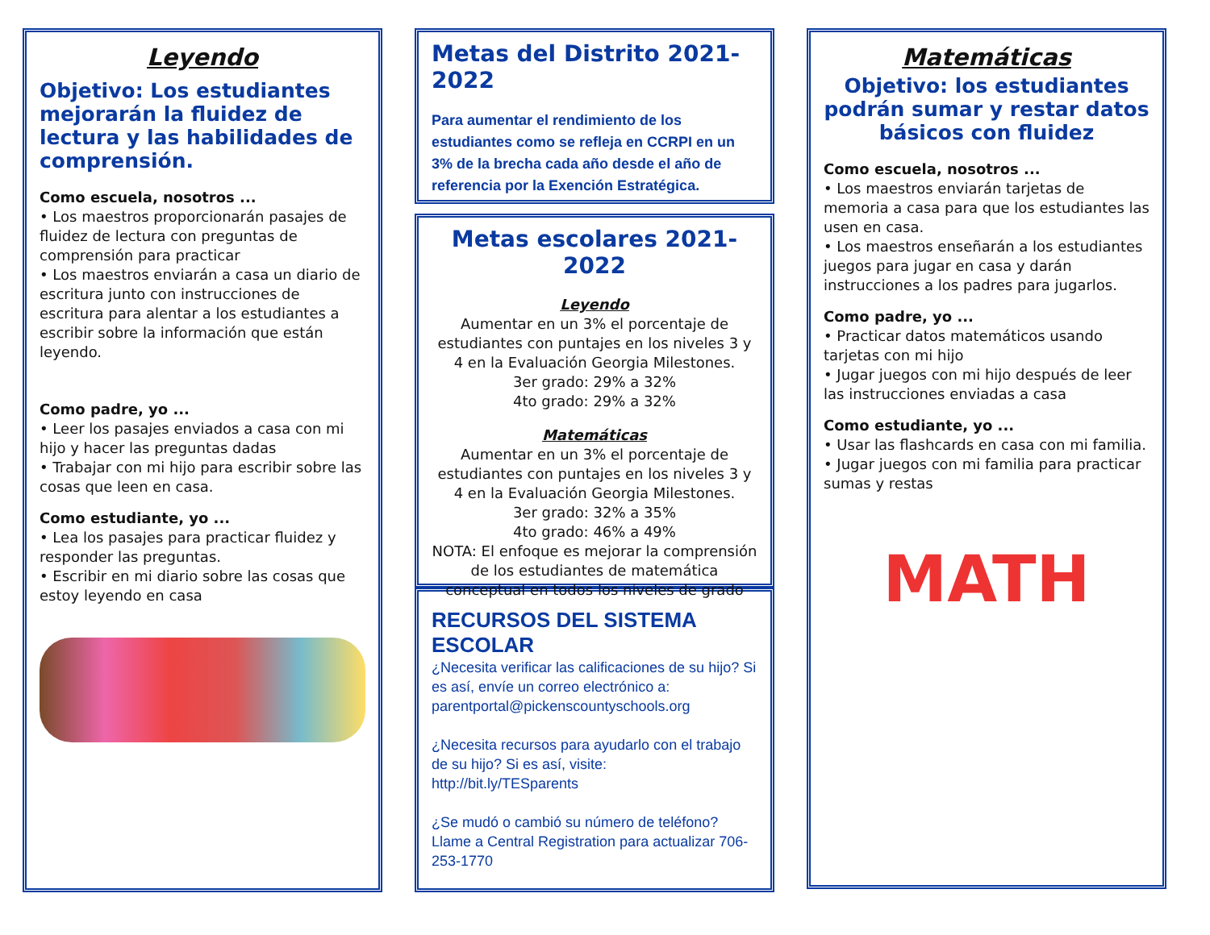Leyendo
Objetivo: Los estudiantes mejorarán la fluidez de lectura y las habilidades de comprensión.
Como escuela, nosotros ...
• Los maestros proporcionarán pasajes de fluidez de lectura con preguntas de comprensión para practicar
• Los maestros enviarán a casa un diario de escritura junto con instrucciones de escritura para alentar a los estudiantes a escribir sobre la información que están leyendo.
Como padre, yo ...
• Leer los pasajes enviados a casa con mi hijo y hacer las preguntas dadas
• Trabajar con mi hijo para escribir sobre las cosas que leen en casa.
Como estudiante, yo ...
• Lea los pasajes para practicar fluidez y responder las preguntas.
• Escribir en mi diario sobre las cosas que estoy leyendo en casa
Metas del Distrito 2021-2022
Para aumentar el rendimiento de los estudiantes como se refleja en CCRPI en un 3% de la brecha cada año desde el año de referencia por la Exención Estratégica.
Metas escolares 2021-2022
Leyendo
Aumentar en un 3% el porcentaje de estudiantes con puntajes en los niveles 3 y 4 en la Evaluación Georgia Milestones.
3er grado: 29% a 32%
4to grado: 29% a 32%
Matemáticas
Aumentar en un 3% el porcentaje de estudiantes con puntajes en los niveles 3 y 4 en la Evaluación Georgia Milestones.
3er grado: 32% a 35%
4to grado: 46% a 49%
NOTA: El enfoque es mejorar la comprensión de los estudiantes de matemática conceptual en todos los niveles de grado
RECURSOS DEL SISTEMA ESCOLAR
¿Necesita verificar las calificaciones de su hijo? Si es así, envíe un correo electrónico a: parentportal@pickenscountyschools.org
¿Necesita recursos para ayudarlo con el trabajo de su hijo? Si es así, visite:
http://bit.ly/TESparents
¿Se mudó o cambió su número de teléfono? Llame a Central Registration para actualizar 706-253-1770
Matemáticas
Objetivo: los estudiantes podrán sumar y restar datos básicos con fluidez
Como escuela, nosotros ...
• Los maestros enviarán tarjetas de memoria a casa para que los estudiantes las usen en casa.
• Los maestros enseñarán a los estudiantes juegos para jugar en casa y darán instrucciones a los padres para jugarlos.
Como padre, yo ...
• Practicar datos matemáticos usando tarjetas con mi hijo
• Jugar juegos con mi hijo después de leer las instrucciones enviadas a casa
Como estudiante, yo ...
• Usar las flashcards en casa con mi familia.
• Jugar juegos con mi familia para practicar sumas y restas
MATH